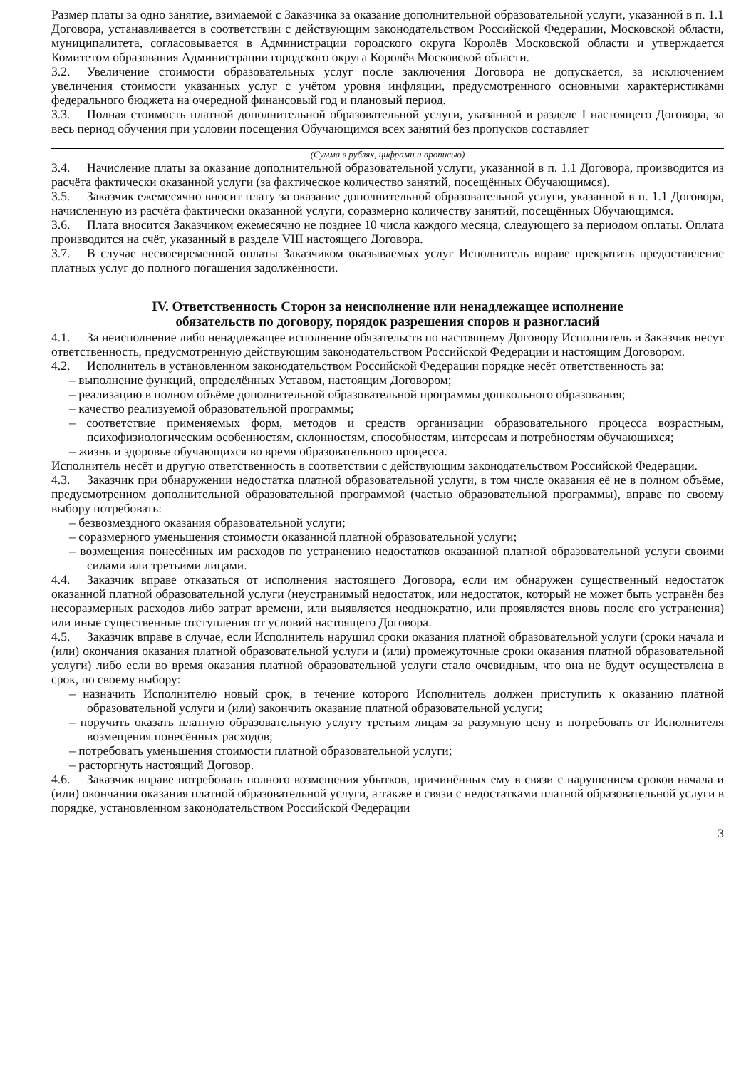Размер платы за одно занятие, взимаемой с Заказчика за оказание дополнительной образовательной услуги, указанной в п. 1.1 Договора, устанавливается в соответствии с действующим законодательством Российской Федерации, Московской области, муниципалитета, согласовывается в Администрации городского округа Королёв Московской области и утверждается Комитетом образования Администрации городского округа Королёв Московской области.
3.2. Увеличение стоимости образовательных услуг после заключения Договора не допускается, за исключением увеличения стоимости указанных услуг с учётом уровня инфляции, предусмотренного основными характеристиками федерального бюджета на очередной финансовый год и плановый период.
3.3. Полная стоимость платной дополнительной образовательной услуги, указанной в разделе I настоящего Договора, за весь период обучения при условии посещения Обучающимся всех занятий без пропусков составляет
(Сумма в рублях, цифрами и прописью)
3.4. Начисление платы за оказание дополнительной образовательной услуги, указанной в п. 1.1 Договора, производится из расчёта фактически оказанной услуги (за фактическое количество занятий, посещённых Обучающимся).
3.5. Заказчик ежемесячно вносит плату за оказание дополнительной образовательной услуги, указанной в п. 1.1 Договора, начисленную из расчёта фактически оказанной услуги, соразмерно количеству занятий, посещённых Обучающимся.
3.6. Плата вносится Заказчиком ежемесячно не позднее 10 числа каждого месяца, следующего за периодом оплаты. Оплата производится на счёт, указанный в разделе VIII настоящего Договора.
3.7. В случае несвоевременной оплаты Заказчиком оказываемых услуг Исполнитель вправе прекратить предоставление платных услуг до полного погашения задолженности.
IV. Ответственность Сторон за неисполнение или ненадлежащее исполнение
обязательств по договору, порядок разрешения споров и разногласий
4.1. За неисполнение либо ненадлежащее исполнение обязательств по настоящему Договору Исполнитель и Заказчик несут ответственность, предусмотренную действующим законодательством Российской Федерации и настоящим Договором.
4.2. Исполнитель в установленном законодательством Российской Федерации порядке несёт ответственность за:
– выполнение функций, определённых Уставом, настоящим Договором;
– реализацию в полном объёме дополнительной образовательной программы дошкольного образования;
– качество реализуемой образовательной программы;
– соответствие применяемых форм, методов и средств организации образовательного процесса возрастным, психофизиологическим особенностям, склонностям, способностям, интересам и потребностям обучающихся;
– жизнь и здоровье обучающихся во время образовательного процесса.
Исполнитель несёт и другую ответственность в соответствии с действующим законодательством Российской Федерации.
4.3. Заказчик при обнаружении недостатка платной образовательной услуги, в том числе оказания её не в полном объёме, предусмотренном дополнительной образовательной программой (частью образовательной программы), вправе по своему выбору потребовать:
– безвозмездного оказания образовательной услуги;
– соразмерного уменьшения стоимости оказанной платной образовательной услуги;
– возмещения понесённых им расходов по устранению недостатков оказанной платной образовательной услуги своими силами или третьими лицами.
4.4. Заказчик вправе отказаться от исполнения настоящего Договора, если им обнаружен существенный недостаток оказанной платной образовательной услуги (неустранимый недостаток, или недостаток, который не может быть устранён без несоразмерных расходов либо затрат времени, или выявляется неоднократно, или проявляется вновь после его устранения) или иные существенные отступления от условий настоящего Договора.
4.5. Заказчик вправе в случае, если Исполнитель нарушил сроки оказания платной образовательной услуги (сроки начала и (или) окончания оказания платной образовательной услуги и (или) промежуточные сроки оказания платной образовательной услуги) либо если во время оказания платной образовательной услуги стало очевидным, что она не будут осуществлена в срок, по своему выбору:
– назначить Исполнителю новый срок, в течение которого Исполнитель должен приступить к оказанию платной образовательной услуги и (или) закончить оказание платной образовательной услуги;
– поручить оказать платную образовательную услугу третьим лицам за разумную цену и потребовать от Исполнителя возмещения понесённых расходов;
– потребовать уменьшения стоимости платной образовательной услуги;
– расторгнуть настоящий Договор.
4.6. Заказчик вправе потребовать полного возмещения убытков, причинённых ему в связи с нарушением сроков начала и (или) окончания оказания платной образовательной услуги, а также в связи с недостатками платной образовательной услуги в порядке, установленном законодательством Российской Федерации
3